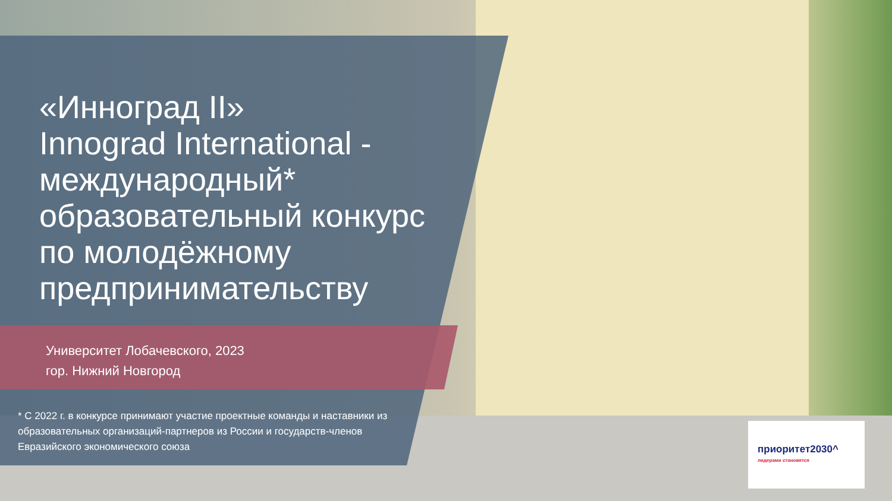«Инноград II»
Innograd International -
международный*
образовательный конкурс
по молодёжному
предпринимательству
Университет Лобачевского, 2023
гор. Нижний Новгород
* С 2022 г. в конкурсе принимают участие проектные команды и наставники из образовательных организаций-партнеров из России и государств-членов Евразийского экономического союза
приоритет2030^
лидерами становятся